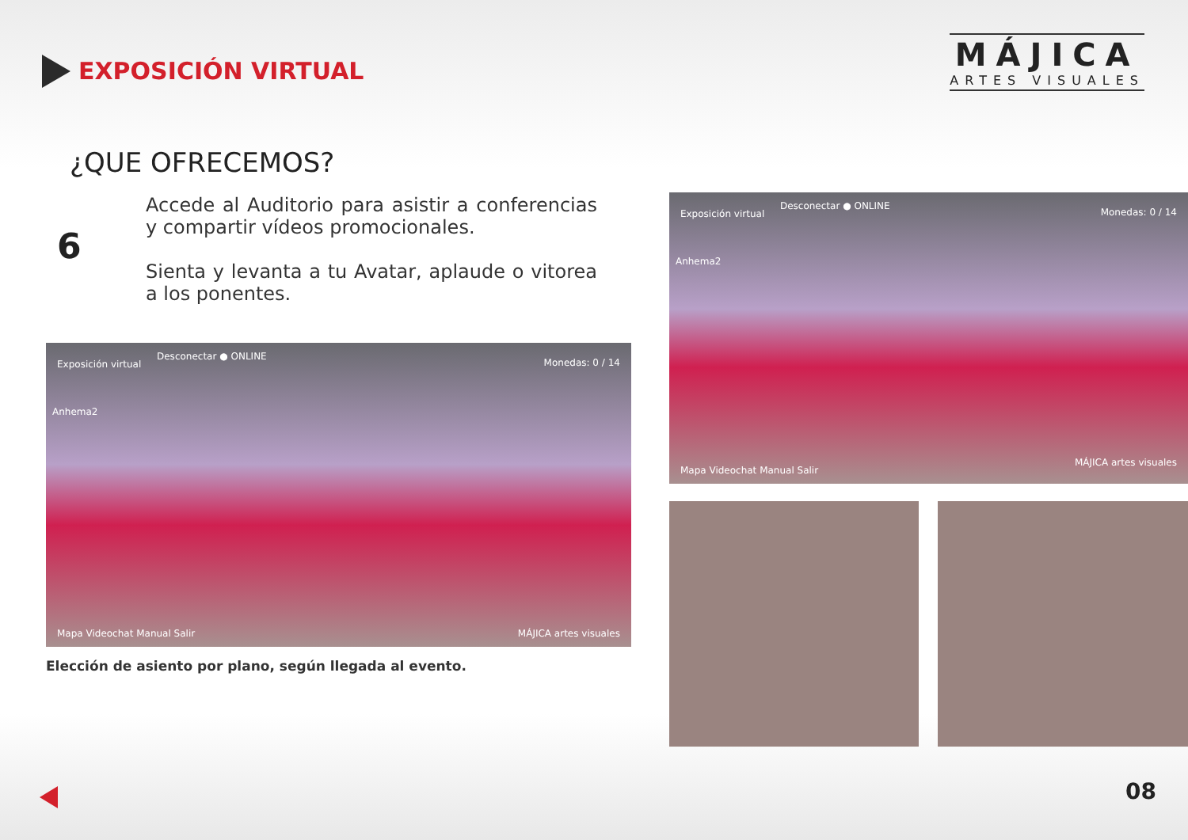EXPOSICIÓN VIRTUAL
MÁJICA
ARTES VISUALES
¿QUE OFRECEMOS?
6
Accede al Auditorio para asistir a conferencias y compartir vídeos promocionales.
Sienta y levanta a tu Avatar, aplaude o vitorea a los ponentes.
Exposición virtual
Desconectar ● ONLINE
Monedas: 0 / 14
Anhema2
Mapa Videochat Manual Salir MÁJICA artes visuales
Elección de asiento por plano, según llegada al evento.
Exposición virtual
Desconectar ● ONLINE
Monedas: 0 / 14
Anhema2
Mapa Videochat Manual Salir
MÁJICA artes visuales
08